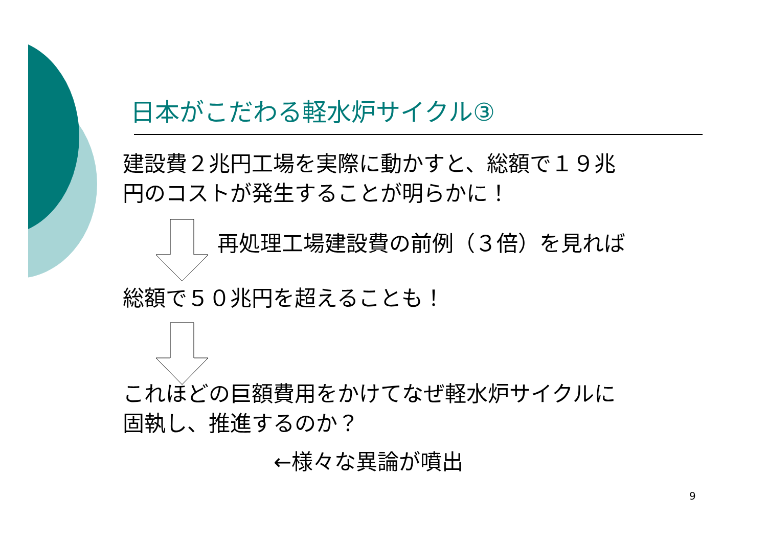日本がこだわる軽水炉サイクル③
建設費２兆円工場を実際に動かすと、総額で１９兆
円のコストが発生することが明らかに！
再処理工場建設費の前例（３倍）を見れば
総額で５０兆円を超えることも！
これほどの巨額費用をかけてなぜ軽水炉サイクルに
固執し、推進するのか？
←様々な異論が噴出
9